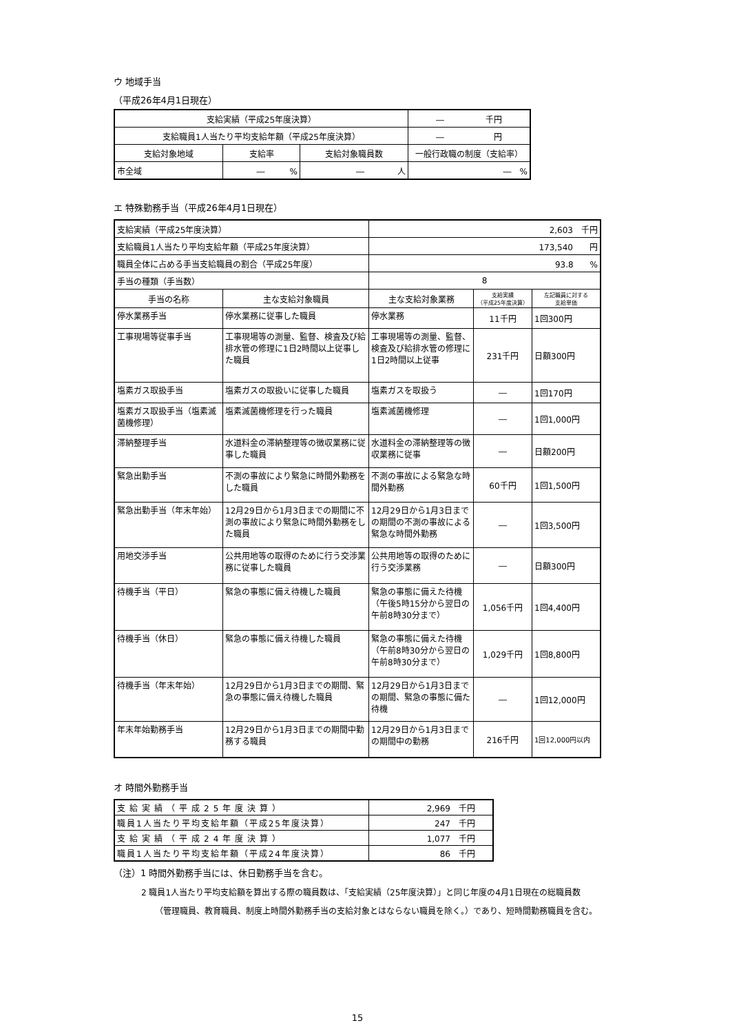ウ 地域手当
（平成26年4月1日現在）
| 支給実績（平成25年度決算） | | | ― 千円 |
| 支給職員1人当たり平均支給年額（平成25年度決算） | | | ― 円 |
| 支給対象地域 | 支給率 | 支給対象職員数 | 一般行政職の制度（支給率） |
| 市全域 | ― % | ― 人 | ― % |
エ 特殊勤務手当（平成26年4月1日現在）
| 支給実績（平成25年度決算） | | 2,603 千円 | | |
| 支給職員1人当たり平均支給年額（平成25年度決算） | | 173,540 円 | | |
| 職員全体に占める手当支給職員の割合（平成25年度） | | 93.8 % | | |
| 手当の種類（手当数） | | 8 | | |
| 手当の名称 | 主な支給対象職員 | 主な支給対象業務 | 支給実績 （平成25年度決算） | 左記職員に対する 支給単価 |
| 停水業務手当 | 停水業務に従事した職員 | 停水業務 | 11千円 | 1回300円 |
| 工事現場等従事手当 | 工事現場等の測量、監督、検査及び給排水管の修理に1日2時間以上従事した職員 | 工事現場等の測量、監督、検査及び給排水管の修理に1日2時間以上従事 | 231千円 | 日額300円 |
| 塩素ガス取扱手当 | 塩素ガスの取扱いに従事した職員 | 塩素ガスを取扱う | ― | 1回170円 |
| 塩素ガス取扱手当（塩素滅菌機修理） | 塩素滅菌機修理を行った職員 | 塩素滅菌機修理 | ― | 1回1,000円 |
| 滞納整理手当 | 水道料金の滞納整理等の徴収業務に従事した職員 | 水道料金の滞納整理等の徴収業務に従事 | ― | 日額200円 |
| 緊急出勤手当 | 不測の事故により緊急に時間外勤務をした職員 | 不測の事故による緊急な時間外勤務 | 60千円 | 1回1,500円 |
| 緊急出勤手当（年末年始） | 12月29日から1月3日までの期間に不測の事故により緊急に時間外勤務をした職員 | 12月29日から1月3日までの期間の不測の事故による緊急な時間外勤務 | ― | 1回3,500円 |
| 用地交渉手当 | 公共用地等の取得のために行う交渉業務に従事した職員 | 公共用地等の取得のために行う交渉業務 | ― | 日額300円 |
| 待機手当（平日） | 緊急の事態に備え待機した職員 | 緊急の事態に備えた待機（午後5時15分から翌日の午前8時30分まで） | 1,056千円 | 1回4,400円 |
| 待機手当（休日） | 緊急の事態に備え待機した職員 | 緊急の事態に備えた待機（午前8時30分から翌日の午前8時30分まで） | 1,029千円 | 1回8,800円 |
| 待機手当（年末年始） | 12月29日から1月3日までの期間、緊急の事態に備え待機した職員 | 12月29日から1月3日までの期間、緊急の事態に備た待機 | ― | 1回12,000円 |
| 年末年始勤務手当 | 12月29日から1月3日までの期間中勤務する職員 | 12月29日から1月3日までの期間中の勤務 | 216千円 | 1回12,000円以内 |
オ 時間外勤務手当
| 支給実績（平成25年度決算） | 2,969 千円 |
| 職員1人当たり平均支給年額（平成25年度決算） | 247 千円 |
| 支給実績（平成24年度決算） | 1,077 千円 |
| 職員1人当たり平均支給年額（平成24年度決算） | 86 千円 |
（注）1 時間外勤務手当には、休日勤務手当を含む。
2 職員1人当たり平均支給額を算出する際の職員数は、「支給実績（25年度決算）」と同じ年度の4月1日現在の総職員数
（管理職員、教育職員、制度上時間外勤務手当の支給対象とはならない職員を除く。）であり、短時間勤務職員を含む。
15